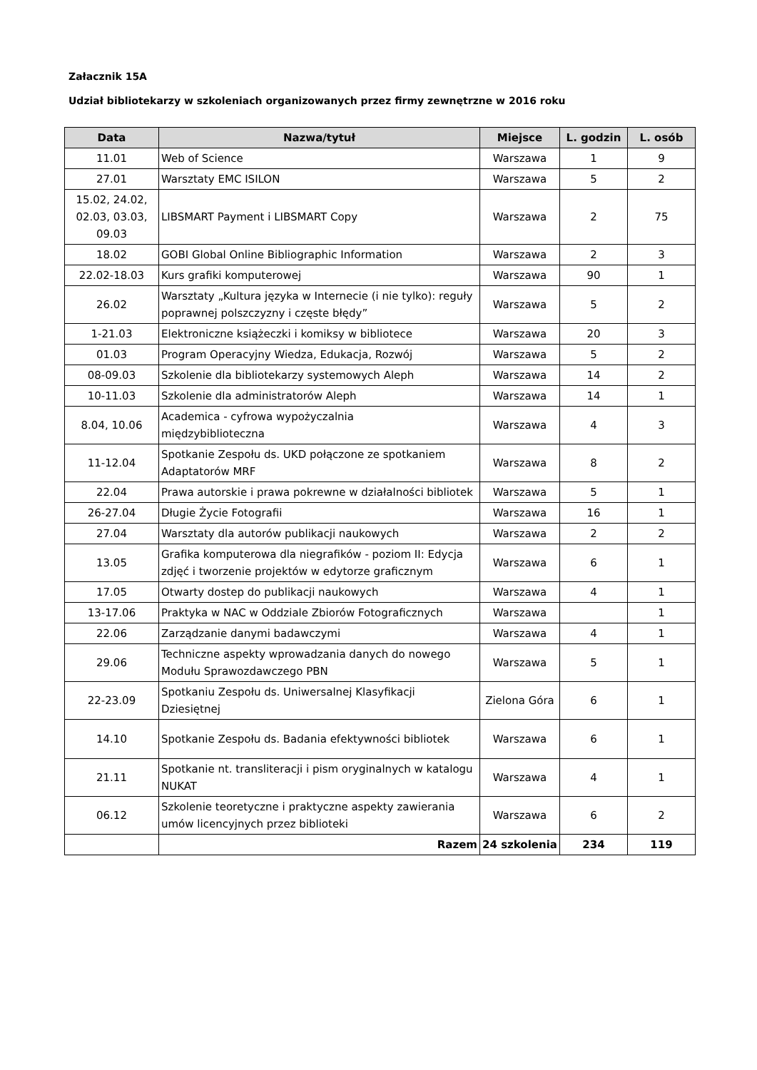Załacznik 15A
Udział bibliotekarzy w szkoleniach organizowanych przez firmy zewnętrzne w 2016 roku
| Data | Nazwa/tytuł | Miejsce | L. godzin | L. osób |
| --- | --- | --- | --- | --- |
| 11.01 | Web of Science | Warszawa | 1 | 9 |
| 27.01 | Warsztaty EMC ISILON | Warszawa | 5 | 2 |
| 15.02, 24.02, 02.03, 03.03, 09.03 | LIBSMART Payment i LIBSMART Copy | Warszawa | 2 | 75 |
| 18.02 | GOBI Global Online Bibliographic Information | Warszawa | 2 | 3 |
| 22.02-18.03 | Kurs grafiki komputerowej | Warszawa | 90 | 1 |
| 26.02 | Warsztaty „Kultura języka w Internecie (i nie tylko): reguły poprawnej polszczyzny i częste błędy” | Warszawa | 5 | 2 |
| 1-21.03 | Elektroniczne książeczki i komiksy w bibliotece | Warszawa | 20 | 3 |
| 01.03 | Program Operacyjny Wiedza, Edukacja, Rozwój | Warszawa | 5 | 2 |
| 08-09.03 | Szkolenie dla bibliotekarzy systemowych Aleph | Warszawa | 14 | 2 |
| 10-11.03 | Szkolenie dla administratorów Aleph | Warszawa | 14 | 1 |
| 8.04, 10.06 | Academica - cyfrowa wypożyczalnia międzybiblioteczna | Warszawa | 4 | 3 |
| 11-12.04 | Spotkanie Zespołu ds. UKD połączone ze spotkaniem Adaptatorów MRF | Warszawa | 8 | 2 |
| 22.04 | Prawa autorskie i prawa pokrewne w działalności bibliotek | Warszawa | 5 | 1 |
| 26-27.04 | Długie Życie Fotografii | Warszawa | 16 | 1 |
| 27.04 | Warsztaty dla autorów publikacji naukowych | Warszawa | 2 | 2 |
| 13.05 | Grafika komputerowa dla niegrafików - poziom II: Edycja zdjęć i tworzenie projektów w edytorze graficznym | Warszawa | 6 | 1 |
| 17.05 | Otwarty dostep do publikacji naukowych | Warszawa | 4 | 1 |
| 13-17.06 | Praktyka w NAC w Oddziale Zbiorów Fotograficznych | Warszawa | | 1 |
| 22.06 | Zarządzanie danymi badawczymi | Warszawa | 4 | 1 |
| 29.06 | Techniczne aspekty wprowadzania danych do nowego Modułu Sprawozdawczego PBN | Warszawa | 5 | 1 |
| 22-23.09 | Spotkaniu Zespołu ds. Uniwersalnej Klasyfikacji Dziesiętnej | Zielona Góra | 6 | 1 |
| 14.10 | Spotkanie Zespołu ds. Badania efektywności bibliotek | Warszawa | 6 | 1 |
| 21.11 | Spotkanie nt. transliteracji i pism oryginalnych w katalogu NUKAT | Warszawa | 4 | 1 |
| 06.12 | Szkolenie teoretyczne i praktyczne aspekty zawierania umów licencyjnych przez biblioteki | Warszawa | 6 | 2 |
| | Razem | 24 szkolenia | 234 | 119 |